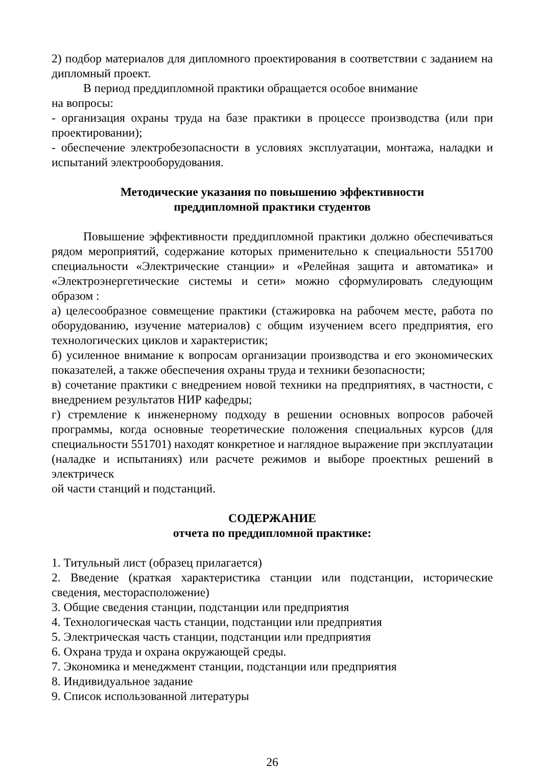2) подбор материалов для дипломного проектирования в соответствии с заданием на дипломный проект.
В период преддипломной практики обращается особое внимание
на вопросы:
- организация охраны труда на базе практики в процессе производства (или при проектировании);
- обеспечение электробезопасности в условиях эксплуатации, монтажа, наладки и испытаний электрооборудования.
Методические указания по повышению эффективности
преддипломной практики студентов
Повышение эффективности преддипломной практики должно обеспечиваться рядом мероприятий, содержание которых применительно к специальности 551700 специальности «Электрические станции» и «Релейная защита и автоматика» и «Электроэнергетические системы и сети» можно сформулировать следующим образом :
а) целесообразное совмещение практики (стажировка на рабочем месте, работа по оборудованию, изучение материалов) с общим изучением всего предприятия, его технологических циклов и характеристик;
б) усиленное внимание к вопросам организации производства и его экономических показателей, а также обеспечения охраны труда и техники безопасности;
в) сочетание практики с внедрением новой техники на предприятиях, в частности, с внедрением результатов НИР кафедры;
г) стремление к инженерному подходу в решении основных вопросов рабочей программы, когда основные теоретические положения специальных курсов (для специальности 551701) находят конкретное и наглядное выражение при эксплуатации (наладке и испытаниях) или расчете режимов и выборе проектных решений в электрическ
ой части станций и подстанций.
СОДЕРЖАНИЕ
отчета по преддипломной практике:
1. Титульный лист (образец прилагается)
2. Введение (краткая характеристика станции или подстанции, исторические сведения, месторасположение)
3. Общие сведения станции, подстанции или предприятия
4. Технологическая часть станции, подстанции или предприятия
5. Электрическая часть станции, подстанции или предприятия
6. Охрана труда и охрана окружающей среды.
7. Экономика и менеджмент станции, подстанции или предприятия
8. Индивидуальное задание
9. Список использованной литературы
26